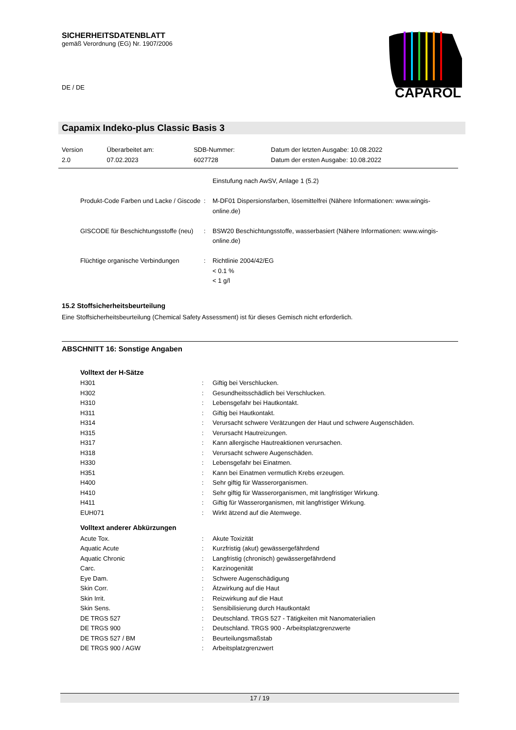SICHERHEITSDATENBLATT
gemäß Verordnung (EG) Nr. 1907/2006
DE / DE
CAPAROL
Capamix Indeko-plus Classic Basis 3
| Version 2.0 | Überarbeitet am: 07.02.2023 | SDB-Nummer: 6027728 | Datum der letzten Ausgabe: 10.08.2022 Datum der ersten Ausgabe: 10.08.2022 |
| | | Einstufung nach AwSV, Anlage 1 (5.2) |
| Produkt-Code Farben und Lacke / Giscode | : | M-DF01 Dispersionsfarben, lösemittelfrei (Nähere Informationen: www.wingis-online.de) |
| GISCODE für Beschichtungsstoffe (neu) | : | BSW20 Beschichtungsstoffe, wasserbasiert (Nähere Informationen: www.wingis-online.de) |
| Flüchtige organische Verbindungen | : | Richtlinie 2004/42/EG < 0.1 % < 1 g/l |
15.2 Stoffsicherheitsbeurteilung
Eine Stoffsicherheitsbeurteilung (Chemical Safety Assessment) ist für dieses Gemisch nicht erforderlich.
ABSCHNITT 16: Sonstige Angaben
Volltext der H-Sätze
| H301 | : | Giftig bei Verschlucken. |
| H302 | : | Gesundheitsschädlich bei Verschlucken. |
| H310 | : | Lebensgefahr bei Hautkontakt. |
| H311 | : | Giftig bei Hautkontakt. |
| H314 | : | Verursacht schwere Verätzungen der Haut und schwere Augenschäden. |
| H315 | : | Verursacht Hautreizungen. |
| H317 | : | Kann allergische Hautreaktionen verursachen. |
| H318 | : | Verursacht schwere Augenschäden. |
| H330 | : | Lebensgefahr bei Einatmen. |
| H351 | : | Kann bei Einatmen vermutlich Krebs erzeugen. |
| H400 | : | Sehr giftig für Wasserorganismen. |
| H410 | : | Sehr giftig für Wasserorganismen, mit langfristiger Wirkung. |
| H411 | : | Giftig für Wasserorganismen, mit langfristiger Wirkung. |
| EUH071 | : | Wirkt ätzend auf die Atemwege. |
Volltext anderer Abkürzungen
| Acute Tox. | : | Akute Toxizität |
| Aquatic Acute | : | Kurzfristig (akut) gewässergefährdend |
| Aquatic Chronic | : | Langfristig (chronisch) gewässergefährdend |
| Carc. | : | Karzinogenität |
| Eye Dam. | : | Schwere Augenschädigung |
| Skin Corr. | : | Ätzwirkung auf die Haut |
| Skin Irrit. | : | Reizwirkung auf die Haut |
| Skin Sens. | : | Sensibilisierung durch Hautkontakt |
| DE TRGS 527 | : | Deutschland. TRGS 527 - Tätigkeiten mit Nanomaterialien |
| DE TRGS 900 | : | Deutschland. TRGS 900 - Arbeitsplatzgrenzwerte |
| DE TRGS 527 / BM | : | Beurteilungsmaßstab |
| DE TRGS 900 / AGW | : | Arbeitsplatzgrenzwert |
17 / 19